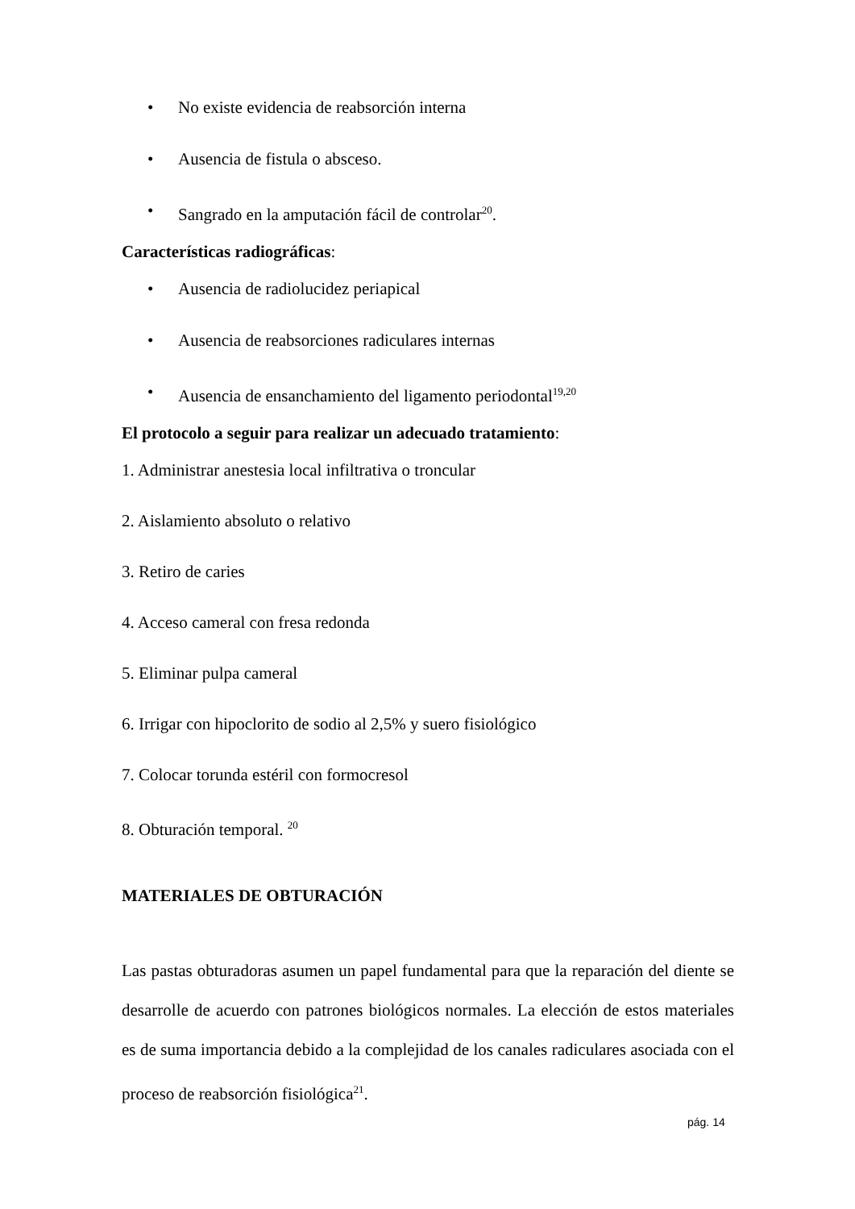• No existe evidencia de reabsorción interna
• Ausencia de fistula o absceso.
• Sangrado en la amputación fácil de controlar<sup>20</sup>.
Características radiográficas:
• Ausencia de radiolucidez periapical
• Ausencia de reabsorciones radiculares internas
• Ausencia de ensanchamiento del ligamento periodontal<sup>19,20</sup>
El protocolo a seguir para realizar un adecuado tratamiento:
1. Administrar anestesia local infiltrativa o troncular
2. Aislamiento absoluto o relativo
3. Retiro de caries
4. Acceso cameral con fresa redonda
5. Eliminar pulpa cameral
6. Irrigar con hipoclorito de sodio al 2,5% y suero fisiológico
7. Colocar torunda estéril con formocresol
8. Obturación temporal. <sup>20</sup>
MATERIALES DE OBTURACIÓN
Las pastas obturadoras asumen un papel fundamental para que la reparación del diente se desarrolle de acuerdo con patrones biológicos normales. La elección de estos materiales es de suma importancia debido a la complejidad de los canales radiculares asociada con el proceso de reabsorción fisiológica<sup>21</sup>.
pág. 14